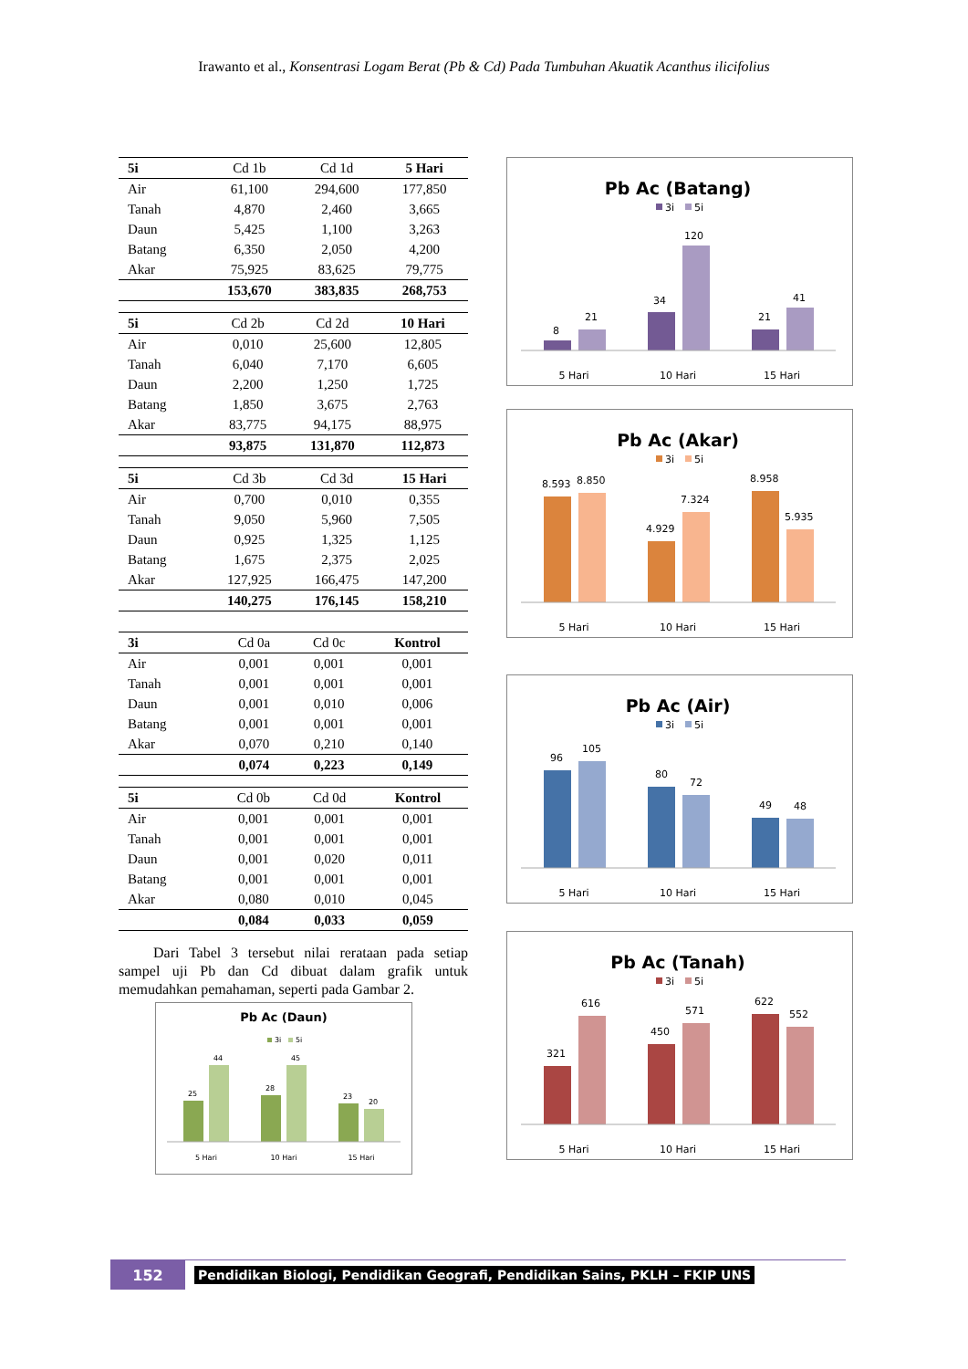Irawanto et al., Konsentrasi Logam Berat (Pb & Cd) Pada Tumbuhan Akuatik Acanthus ilicifolius
| 5i | Cd 1b | Cd 1d | 5 Hari |
| --- | --- | --- | --- |
| Air | 61,100 | 294,600 | 177,850 |
| Tanah | 4,870 | 2,460 | 3,665 |
| Daun | 5,425 | 1,100 | 3,263 |
| Batang | 6,350 | 2,050 | 4,200 |
| Akar | 75,925 | 83,625 | 79,775 |
| | 153,670 | 383,835 | 268,753 |
| 5i | Cd 2b | Cd 2d | 10 Hari |
| --- | --- | --- | --- |
| Air | 0,010 | 25,600 | 12,805 |
| Tanah | 6,040 | 7,170 | 6,605 |
| Daun | 2,200 | 1,250 | 1,725 |
| Batang | 1,850 | 3,675 | 2,763 |
| Akar | 83,775 | 94,175 | 88,975 |
| | 93,875 | 131,870 | 112,873 |
| 5i | Cd 3b | Cd 3d | 15 Hari |
| --- | --- | --- | --- |
| Air | 0,700 | 0,010 | 0,355 |
| Tanah | 9,050 | 5,960 | 7,505 |
| Daun | 0,925 | 1,325 | 1,125 |
| Batang | 1,675 | 2,375 | 2,025 |
| Akar | 127,925 | 166,475 | 147,200 |
| | 140,275 | 176,145 | 158,210 |
| 3i | Cd 0a | Cd 0c | Kontrol |
| --- | --- | --- | --- |
| Air | 0,001 | 0,001 | 0,001 |
| Tanah | 0,001 | 0,001 | 0,001 |
| Daun | 0,001 | 0,010 | 0,006 |
| Batang | 0,001 | 0,001 | 0,001 |
| Akar | 0,070 | 0,210 | 0,140 |
| | 0,074 | 0,223 | 0,149 |
| 5i | Cd 0b | Cd 0d | Kontrol |
| --- | --- | --- | --- |
| Air | 0,001 | 0,001 | 0,001 |
| Tanah | 0,001 | 0,001 | 0,001 |
| Daun | 0,001 | 0,020 | 0,011 |
| Batang | 0,001 | 0,001 | 0,001 |
| Akar | 0,080 | 0,010 | 0,045 |
| | 0,084 | 0,033 | 0,059 |
Dari Tabel 3 tersebut nilai rerataan pada setiap sampel uji Pb dan Cd dibuat dalam grafik untuk memudahkan pemahaman, seperti pada Gambar 2.
Pb Ac (Daun)
3i
5i
25
44
28
45
23
20
5 Hari
10 Hari
15 Hari
Pb Ac (Batang)
3i
5i
8
21
34
120
21
41
5 Hari
10 Hari
15 Hari
Pb Ac (Akar)
3i
5i
8.593
8.850
4.929
7.324
8.958
5.935
5 Hari
10 Hari
15 Hari
Pb Ac (Air)
3i
5i
96
105
80
72
49
48
5 Hari
10 Hari
15 Hari
Pb Ac (Tanah)
3i
5i
321
616
450
571
622
552
5 Hari
10 Hari
15 Hari
152
Pendidikan Biologi, Pendidikan Geografi, Pendidikan Sains, PKLH – FKIP UNS